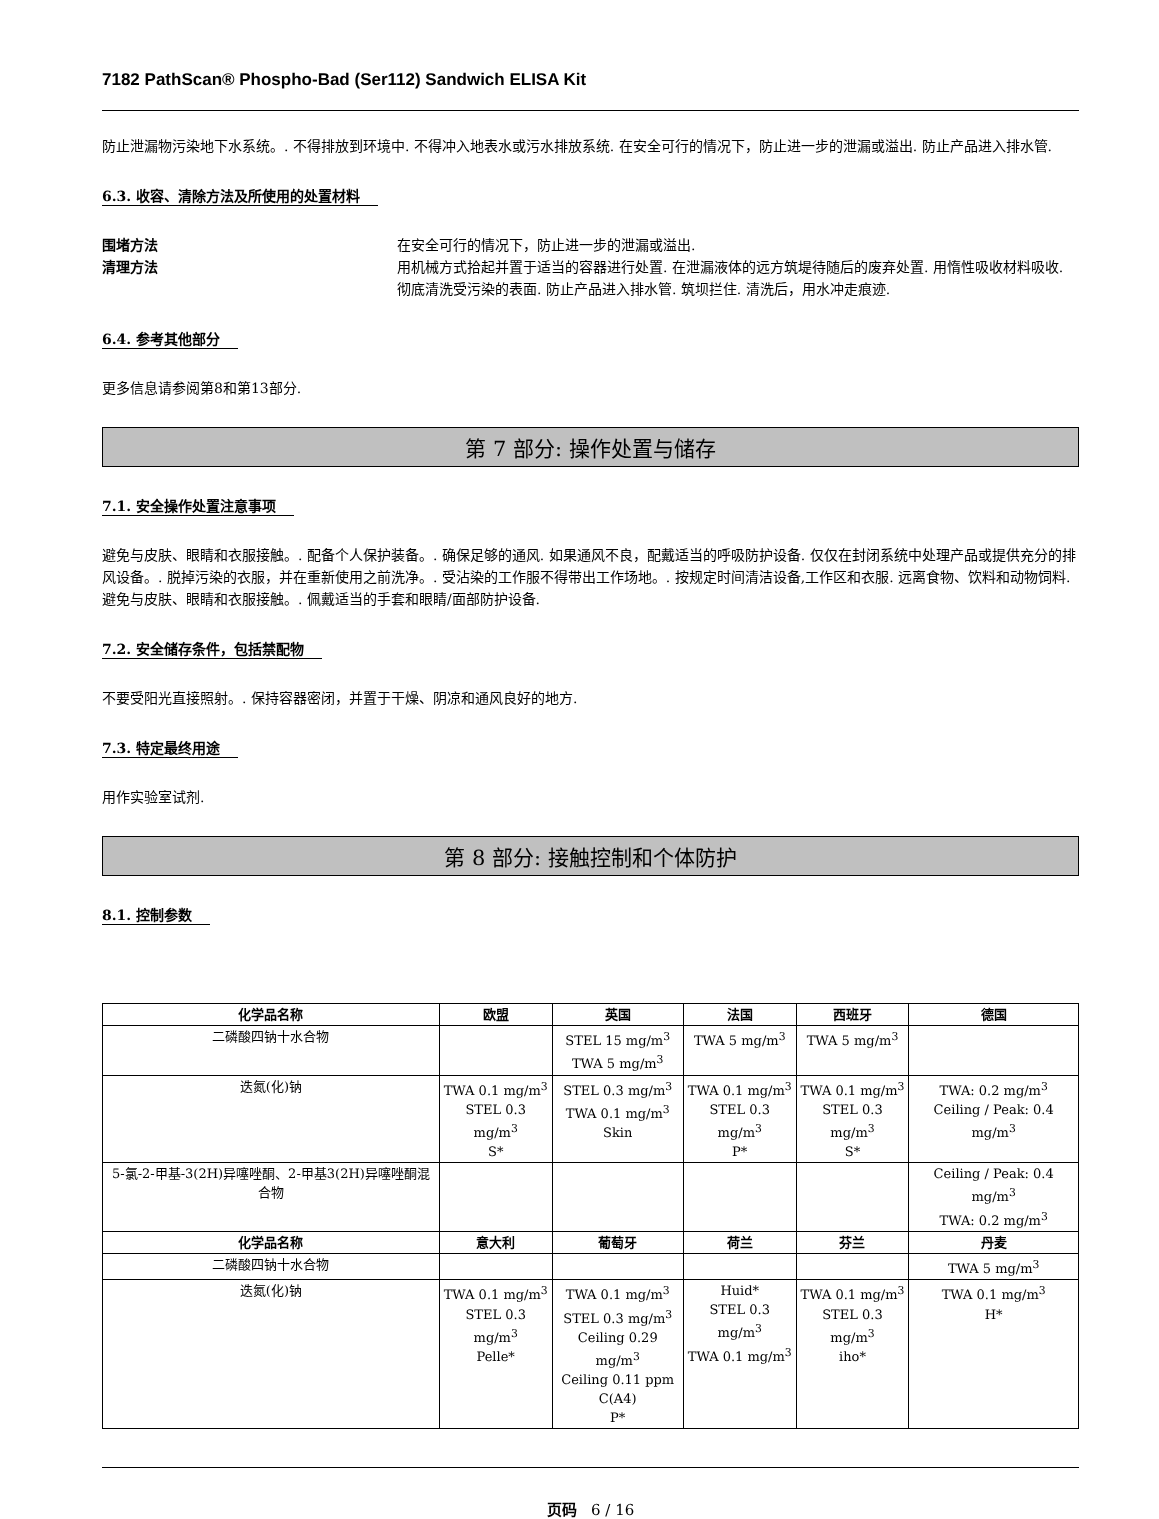7182 PathScan® Phospho-Bad (Ser112) Sandwich ELISA Kit
防止泄漏物污染地下水系统。. 不得排放到环境中. 不得冲入地表水或污水排放系统. 在安全可行的情况下，防止进一步的泄漏或溢出. 防止产品进入排水管.
6.3. 收容、清除方法及所使用的处置材料
围堵方法 在安全可行的情况下，防止进一步的泄漏或溢出.
清理方法 用机械方式拾起并置于适当的容器进行处置. 在泄漏液体的远方筑堤待随后的废弃处置. 用惰性吸收材料吸收. 彻底清洗受污染的表面. 防止产品进入排水管. 筑坝拦住. 清洗后，用水冲走痕迹.
6.4. 参考其他部分
更多信息请参阅第8和第13部分.
第 7 部分: 操作处置与储存
7.1. 安全操作处置注意事项
避免与皮肤、眼睛和衣服接触。. 配备个人保护装备。. 确保足够的通风. 如果通风不良，配戴适当的呼吸防护设备. 仅仅在封闭系统中处理产品或提供充分的排风设备。. 脱掉污染的衣服，并在重新使用之前洗净。. 受沾染的工作服不得带出工作场地。. 按规定时间清洁设备,工作区和衣服. 远离食物、饮料和动物饲料. 避免与皮肤、眼睛和衣服接触。. 佩戴适当的手套和眼睛/面部防护设备.
7.2. 安全储存条件，包括禁配物
不要受阳光直接照射。. 保持容器密闭，并置于干燥、阴凉和通风良好的地方.
7.3. 特定最终用途
用作实验室试剂.
第 8 部分: 接触控制和个体防护
8.1. 控制参数
| 化学品名称 | 欧盟 | 英国 | 法国 | 西班牙 | 德国 |
| --- | --- | --- | --- | --- | --- |
| 二磷酸四钠十水合物 | | STEL 15 mg/m<sup>3</sup> TWA 5 mg/m<sup>3</sup> | TWA 5 mg/m<sup>3</sup> | TWA 5 mg/m<sup>3</sup> | |
| 迭氮(化)钠 | TWA 0.1 mg/m<sup>3</sup> STEL 0.3 mg/m<sup>3</sup> S* | STEL 0.3 mg/m<sup>3</sup> TWA 0.1 mg/m<sup>3</sup> Skin | TWA 0.1 mg/m<sup>3</sup> STEL 0.3 mg/m<sup>3</sup> P* | TWA 0.1 mg/m<sup>3</sup> STEL 0.3 mg/m<sup>3</sup> S* | TWA: 0.2 mg/m<sup>3</sup> Ceiling / Peak: 0.4 mg/m<sup>3</sup> |
| 5-氯-2-甲基-3(2H)异噻唑酮、2-甲基3(2H)异噻唑酮混合物 | | | | | Ceiling / Peak: 0.4 mg/m<sup>3</sup> TWA: 0.2 mg/m<sup>3</sup> |
| 化学品名称 | 意大利 | 葡萄牙 | 荷兰 | 芬兰 | 丹麦 |
| 二磷酸四钠十水合物 | | | | | TWA 5 mg/m<sup>3</sup> |
| 迭氮(化)钠 | TWA 0.1 mg/m<sup>3</sup> STEL 0.3 mg/m<sup>3</sup> Pelle* | TWA 0.1 mg/m<sup>3</sup> STEL 0.3 mg/m<sup>3</sup> Ceiling 0.29 mg/m<sup>3</sup> Ceiling 0.11 ppm C(A4) P* | Huid* STEL 0.3 mg/m<sup>3</sup> TWA 0.1 mg/m<sup>3</sup> | TWA 0.1 mg/m<sup>3</sup> STEL 0.3 mg/m<sup>3</sup> iho* | TWA 0.1 mg/m<sup>3</sup> H* |
页码 6 / 16